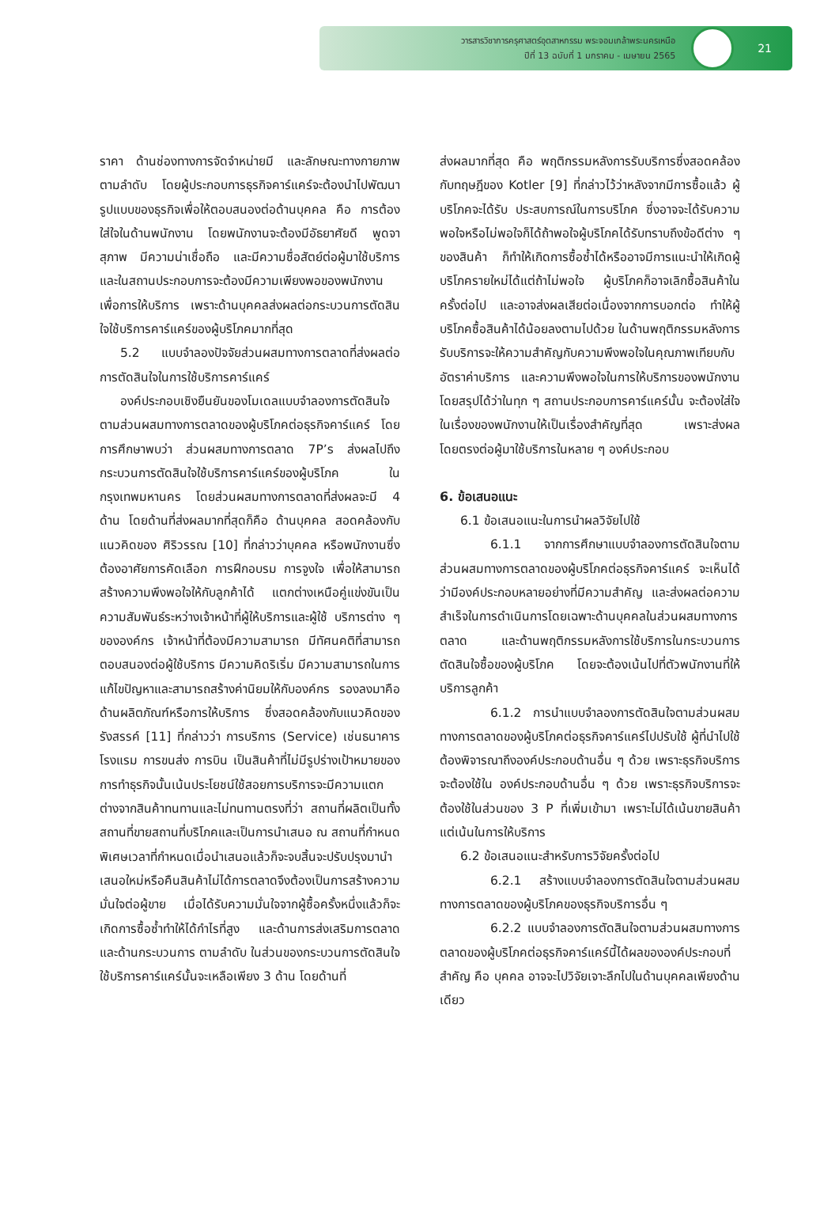วารสารวิชาการครุศาสตร์อุตสาหกรรม พระจอมเกล้าพระนครเหนือ
ปีที่ 13 ฉบับที่ 1 มกราคม - เมษายน 2565
21
ราคา ด้านช่องทางการจัดจำหน่ายมี และลักษณะทางกายภาพ ตามลำดับ โดยผู้ประกอบการธุรกิจคาร์แคร์จะต้องนำไปพัฒนารูปแบบของธุรกิจเพื่อให้ตอบสนองต่อด้านบุคคล คือ การต้องใส่ใจในด้านพนักงาน โดยพนักงานจะต้องมีอัธยาศัยดี พูดจาสุภาพ มีความน่าเชื่อถือ และมีความซื่อสัตย์ต่อผู้มาใช้บริการ และในสถานประกอบการจะต้องมีความเพียงพอของพนักงานเพื่อการให้บริการ เพราะด้านบุคคลส่งผลต่อกระบวนการตัดสินใจใช้บริการคาร์แคร์ของผู้บริโภคมากที่สุด
5.2 แบบจำลองปัจจัยส่วนผสมทางการตลาดที่ส่งผลต่อการตัดสินใจในการใช้บริการคาร์แคร์
องค์ประกอบเชิงยืนยันของโมเดลแบบจำลองการตัดสินใจตามส่วนผสมทางการตลาดของผู้บริโภคต่อธุรกิจคาร์แคร์ โดยการศึกษาพบว่า ส่วนผสมทางการตลาด 7P’s ส่งผลไปถึงกระบวนการตัดสินใจใช้บริการคาร์แคร์ของผู้บริโภค ในกรุงเทพมหานคร โดยส่วนผสมทางการตลาดที่ส่งผลจะมี 4 ด้าน โดยด้านที่ส่งผลมากที่สุดก็คือ ด้านบุคคล สอดคล้องกับแนวคิดของ ศิริวรรณ [10] ที่กล่าวว่าบุคคล หรือพนักงานซึ่งต้องอาศัยการคัดเลือก การฝึกอบรม การจูงใจ เพื่อให้สามารถสร้างความพึงพอใจให้กับลูกค้าได้ แตกต่างเหนือคู่แข่งขันเป็นความสัมพันธ์ระหว่างเจ้าหน้าที่ผู้ให้บริการและผู้ใช้ บริการต่าง ๆ ขององค์กร เจ้าหน้าที่ต้องมีความสามารถ มีทัศนคติที่สามารถตอบสนองต่อผู้ใช้บริการ มีความคิดริเริ่ม มีความสามารถในการแก้ไขปัญหาและสามารถสร้างค่านิยมให้กับองค์กร รองลงมาคือด้านผลิตภัณฑ์หรือการให้บริการ ซึ่งสอดคล้องกับแนวคิดของ รังสรรค์ [11] ที่กล่าวว่า การบริการ (Service) เช่นธนาคาร โรงแรม การขนส่ง การบิน เป็นสินค้าที่ไม่มีรูปร่างเป้าหมายของการทำธุรกิจนั้นเน้นประโยชน์ใช้สอยการบริการจะมีความแตกต่างจากสินค้าทนทานและไม่ทนทานตรงที่ว่า สถานที่ผลิตเป็นทั้งสถานที่ขายสถานที่บริโภคและเป็นการนำเสนอ ณ สถานที่กำหนดพิเศษเวลาที่กำหนดเมื่อนำเสนอแล้วก็จะจบสิ้นจะปรับปรุงมานำเสนอใหม่หรือคืนสินค้าไม่ได้การตลาดจึงต้องเป็นการสร้างความมั่นใจต่อผู้ขาย เมื่อได้รับความมั่นใจจากผู้ซื้อครั้งหนึ่งแล้วก็จะเกิดการซื้อซ้ำทำให้ได้กำไรที่สูง และด้านการส่งเสริมการตลาดและด้านกระบวนการ ตามลำดับ ในส่วนของกระบวนการตัดสินใจใช้บริการคาร์แคร์นั้นจะเหลือเพียง 3 ด้าน โดยด้านที่
ส่งผลมากที่สุด คือ พฤติกรรมหลังการรับบริการซึ่งสอดคล้องกับทฤษฎีของ Kotler [9] ที่กล่าวไว้ว่าหลังจากมีการซื้อแล้ว ผู้บริโภคจะได้รับ ประสบการณ์ในการบริโภค ซึ่งอาจจะได้รับความพอใจหรือไม่พอใจก็ได้ถ้าพอใจผู้บริโภคได้รับทราบถึงข้อดีต่าง ๆ ของสินค้า ก็ทำให้เกิดการซื้อซ้ำได้หรืออาจมีการแนะนำให้เกิดผู้บริโภครายใหม่ได้แต่ถ้าไม่พอใจ ผู้บริโภคก็อาจเลิกซื้อสินค้าในครั้งต่อไป และอาจส่งผลเสียต่อเนื่องจากการบอกต่อ ทำให้ผู้บริโภคซื้อสินค้าได้น้อยลงตามไปด้วย ในด้านพฤติกรรมหลังการรับบริการจะให้ความสำคัญกับความพึงพอใจในคุณภาพเทียบกับอัตราค่าบริการ และความพึงพอใจในการให้บริการของพนักงาน โดยสรุปได้ว่าในทุก ๆ สถานประกอบการคาร์แคร์นั้น จะต้องใส่ใจในเรื่องของพนักงานให้เป็นเรื่องสำคัญที่สุด เพราะส่งผลโดยตรงต่อผู้มาใช้บริการในหลาย ๆ องค์ประกอบ
6. ข้อเสนอแนะ
6.1 ข้อเสนอแนะในการนำผลวิจัยไปใช้
6.1.1 จากการศึกษาแบบจำลองการตัดสินใจตามส่วนผสมทางการตลาดของผู้บริโภคต่อธุรกิจคาร์แคร์ จะเห็นได้ว่ามีองค์ประกอบหลายอย่างที่มีความสำคัญ และส่งผลต่อความสำเร็จในการดำเนินการโดยเฉพาะด้านบุคคลในส่วนผสมทางการตลาด และด้านพฤติกรรมหลังการใช้บริการในกระบวนการตัดสินใจซื้อของผู้บริโภค โดยจะต้องเน้นไปที่ตัวพนักงานที่ให้บริการลูกค้า
6.1.2 การนำแบบจำลองการตัดสินใจตามส่วนผสมทางการตลาดของผู้บริโภคต่อธุรกิจคาร์แคร์ไปปรับใช้ ผู้ที่นำไปใช้ต้องพิจารณาถึงองค์ประกอบด้านอื่น ๆ ด้วย เพราะธุรกิจบริการจะต้องใช้ใน องค์ประกอบด้านอื่น ๆ ด้วย เพราะธุรกิจบริการจะต้องใช้ในส่วนของ 3 P ที่เพิ่มเข้ามา เพราะไม่ได้เน้นขายสินค้าแต่เน้นในการให้บริการ
6.2 ข้อเสนอแนะสำหรับการวิจัยครั้งต่อไป
6.2.1 สร้างแบบจำลองการตัดสินใจตามส่วนผสมทางการตลาดของผู้บริโภคของธุรกิจบริการอื่น ๆ
6.2.2 แบบจำลองการตัดสินใจตามส่วนผสมทางการตลาดของผู้บริโภคต่อธุรกิจคาร์แคร์นี้ได้ผลขององค์ประกอบที่สำคัญ คือ บุคคล อาจจะไปวิจัยเจาะลึกไปในด้านบุคคลเพียงด้านเดียว